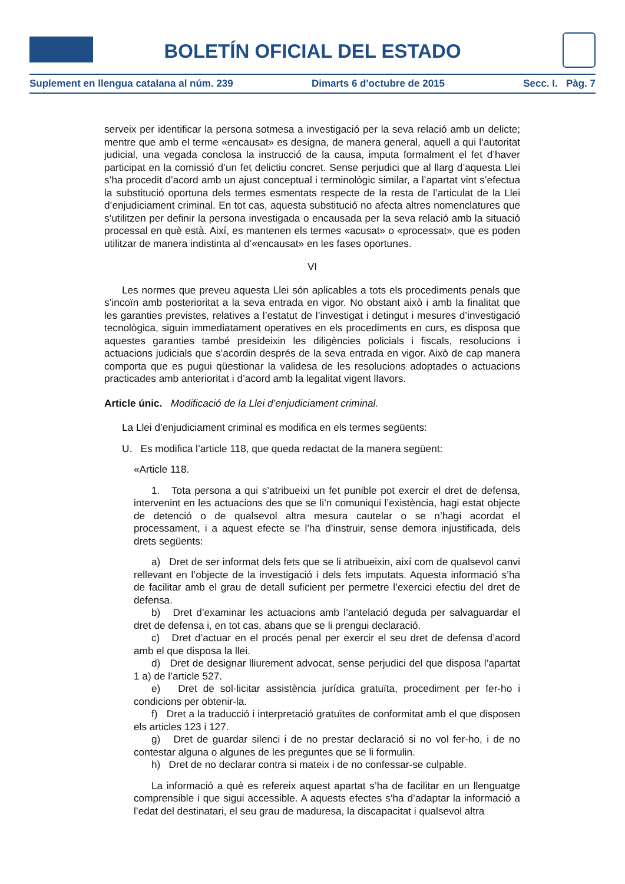BOLETÍN OFICIAL DEL ESTADO
Suplement en llengua catalana al núm. 239 Dimarts 6 d'octubre de 2015 Secc. I. Pàg. 7
serveix per identificar la persona sotmesa a investigació per la seva relació amb un delicte; mentre que amb el terme «encausat» es designa, de manera general, aquell a qui l’autoritat judicial, una vegada conclosa la instrucció de la causa, imputa formalment el fet d’haver participat en la comissió d’un fet delictiu concret. Sense perjudici que al llarg d’aquesta Llei s’ha procedit d’acord amb un ajust conceptual i terminològic similar, a l’apartat vint s’efectua la substitució oportuna dels termes esmentats respecte de la resta de l’articulat de la Llei d’enjudiciament criminal. En tot cas, aquesta substitució no afecta altres nomenclatures que s’utilitzen per definir la persona investigada o encausada per la seva relació amb la situació processal en què està. Així, es mantenen els termes «acusat» o «processat», que es poden utilitzar de manera indistinta al d’«encausat» en les fases oportunes.
VI
Les normes que preveu aquesta Llei són aplicables a tots els procediments penals que s’incoïn amb posterioritat a la seva entrada en vigor. No obstant això i amb la finalitat que les garanties previstes, relatives a l’estatut de l’investigat i detingut i mesures d’investigació tecnològica, siguin immediatament operatives en els procediments en curs, es disposa que aquestes garanties també presideixin les diligències policials i fiscals, resolucions i actuacions judicials que s’acordin després de la seva entrada en vigor. Això de cap manera comporta que es pugui qüestionar la validesa de les resolucions adoptades o actuacions practicades amb anterioritat i d’acord amb la legalitat vigent llavors.
Article únic. Modificació de la Llei d’enjudiciament criminal.
La Llei d’enjudiciament criminal es modifica en els termes següents:
U. Es modifica l’article 118, que queda redactat de la manera següent:
«Article 118.
1. Tota persona a qui s’atribueixi un fet punible pot exercir el dret de defensa, intervenint en les actuacions des que se li’n comuniqui l’existència, hagi estat objecte de detenció o de qualsevol altra mesura cautelar o se n’hagi acordat el processament, i a aquest efecte se l’ha d’instruir, sense demora injustificada, dels drets següents:
a) Dret de ser informat dels fets que se li atribueixin, així com de qualsevol canvi rellevant en l’objecte de la investigació i dels fets imputats. Aquesta informació s’ha de facilitar amb el grau de detall suficient per permetre l’exercici efectiu del dret de defensa.
b) Dret d’examinar les actuacions amb l’antelació deguda per salvaguardar el dret de defensa i, en tot cas, abans que se li prengui declaració.
c) Dret d’actuar en el procés penal per exercir el seu dret de defensa d’acord amb el que disposa la llei.
d) Dret de designar lliurement advocat, sense perjudici del que disposa l’apartat 1 a) de l’article 527.
e) Dret de sol·licitar assistència jurídica gratuïta, procediment per fer-ho i condicions per obtenir-la.
f) Dret a la traducció i interpretació gratuïtes de conformitat amb el que disposen els articles 123 i 127.
g) Dret de guardar silenci i de no prestar declaració si no vol fer-ho, i de no contestar alguna o algunes de les preguntes que se li formulin.
h) Dret de no declarar contra si mateix i de no confessar-se culpable.
La informació a què es refereix aquest apartat s’ha de facilitar en un llenguatge comprensible i que sigui accessible. A aquests efectes s’ha d’adaptar la informació a l’edat del destinatari, el seu grau de maduresa, la discapacitat i qualsevol altra